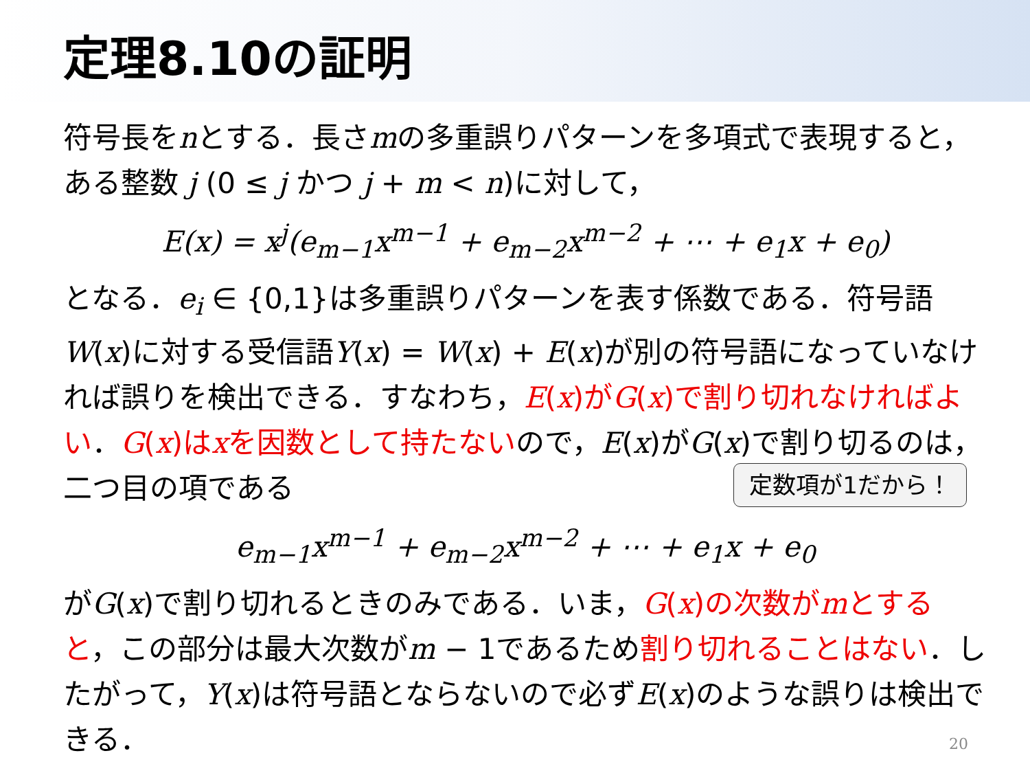定理8.10の証明
符号長をnとする．長さmの多重誤りパターンを多項式で表現すると，ある整数 j (0 ≤ j かつ j + m < n)に対して，
E(x) = x<sup>j</sup>(e<sub>m−1</sub>x<sup>m−1</sup> + e<sub>m−2</sub>x<sup>m−2</sup> + ⋯ + e<sub>1</sub>x + e<sub>0</sub>)
となる．e<sub>i</sub> ∈ {0,1}は多重誤りパターンを表す係数である．符号語W(x)に対する受信語Y(x) = W(x) + E(x)が別の符号語になっていなければ誤りを検出できる．すなわち，E(x)がG(x)で割り切れなければよい．G(x)はxを因数として持たないので，E(x)がG(x)で割り切るのは，二つ目の項である 定数項が1だから！
e<sub>m−1</sub>x<sup>m−1</sup> + e<sub>m−2</sub>x<sup>m−2</sup> + ⋯ + e<sub>1</sub>x + e<sub>0</sub>
がG(x)で割り切れるときのみである．いま，G(x)の次数がmとすると，この部分は最大次数がm − 1であるため割り切れることはない．したがって，Y(x)は符号語とならないので必ずE(x)のような誤りは検出できる．
20